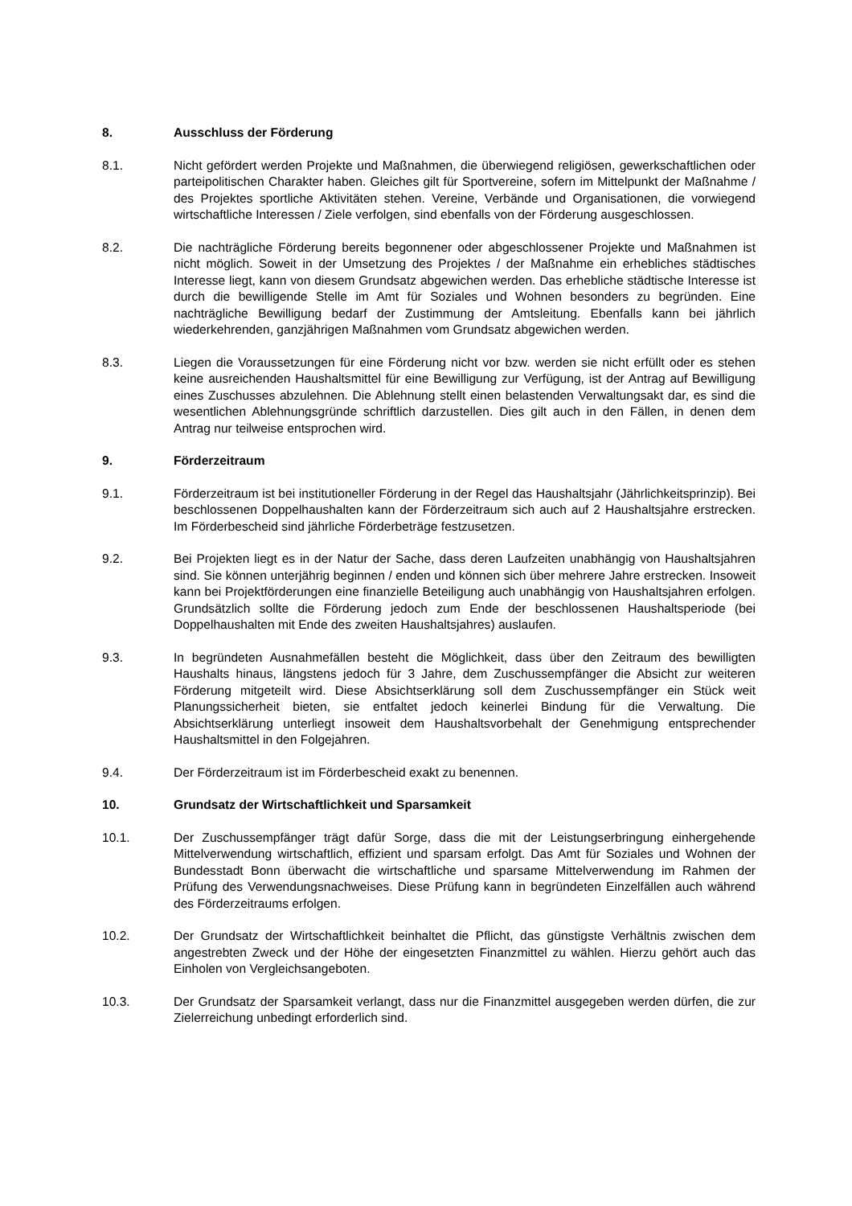8. Ausschluss der Förderung
8.1. Nicht gefördert werden Projekte und Maßnahmen, die überwiegend religiösen, gewerkschaftlichen oder parteipolitischen Charakter haben. Gleiches gilt für Sportvereine, sofern im Mittelpunkt der Maßnahme / des Projektes sportliche Aktivitäten stehen. Vereine, Verbände und Organisationen, die vorwiegend wirtschaftliche Interessen / Ziele verfolgen, sind ebenfalls von der Förderung ausgeschlossen.
8.2. Die nachträgliche Förderung bereits begonnener oder abgeschlossener Projekte und Maßnahmen ist nicht möglich. Soweit in der Umsetzung des Projektes / der Maßnahme ein erhebliches städtisches Interesse liegt, kann von diesem Grundsatz abgewichen werden. Das erhebliche städtische Interesse ist durch die bewilligende Stelle im Amt für Soziales und Wohnen besonders zu begründen. Eine nachträgliche Bewilligung bedarf der Zustimmung der Amtsleitung. Ebenfalls kann bei jährlich wiederkehrenden, ganzjährigen Maßnahmen vom Grundsatz abgewichen werden.
8.3. Liegen die Voraussetzungen für eine Förderung nicht vor bzw. werden sie nicht erfüllt oder es stehen keine ausreichenden Haushaltsmittel für eine Bewilligung zur Verfügung, ist der Antrag auf Bewilligung eines Zuschusses abzulehnen. Die Ablehnung stellt einen belastenden Verwaltungsakt dar, es sind die wesentlichen Ablehnungsgründe schriftlich darzustellen. Dies gilt auch in den Fällen, in denen dem Antrag nur teilweise entsprochen wird.
9. Förderzeitraum
9.1. Förderzeitraum ist bei institutioneller Förderung in der Regel das Haushaltsjahr (Jährlichkeitsprinzip). Bei beschlossenen Doppelhaushalten kann der Förderzeitraum sich auch auf 2 Haushaltsjahre erstrecken. Im Förderbescheid sind jährliche Förderbeträge festzusetzen.
9.2. Bei Projekten liegt es in der Natur der Sache, dass deren Laufzeiten unabhängig von Haushaltsjahren sind. Sie können unterjährig beginnen / enden und können sich über mehrere Jahre erstrecken. Insoweit kann bei Projektförderungen eine finanzielle Beteiligung auch unabhängig von Haushaltsjahren erfolgen. Grundsätzlich sollte die Förderung jedoch zum Ende der beschlossenen Haushaltsperiode (bei Doppelhaushalten mit Ende des zweiten Haushaltsjahres) auslaufen.
9.3. In begründeten Ausnahmefällen besteht die Möglichkeit, dass über den Zeitraum des bewilligten Haushalts hinaus, längstens jedoch für 3 Jahre, dem Zuschussempfänger die Absicht zur weiteren Förderung mitgeteilt wird. Diese Absichtserklärung soll dem Zuschussempfänger ein Stück weit Planungssicherheit bieten, sie entfaltet jedoch keinerlei Bindung für die Verwaltung. Die Absichtserklärung unterliegt insoweit dem Haushaltsvorbehalt der Genehmigung entsprechender Haushaltsmittel in den Folgejahren.
9.4. Der Förderzeitraum ist im Förderbescheid exakt zu benennen.
10. Grundsatz der Wirtschaftlichkeit und Sparsamkeit
10.1. Der Zuschussempfänger trägt dafür Sorge, dass die mit der Leistungserbringung einhergehende Mittelverwendung wirtschaftlich, effizient und sparsam erfolgt. Das Amt für Soziales und Wohnen der Bundesstadt Bonn überwacht die wirtschaftliche und sparsame Mittelverwendung im Rahmen der Prüfung des Verwendungsnachweises. Diese Prüfung kann in begründeten Einzelfällen auch während des Förderzeitraums erfolgen.
10.2. Der Grundsatz der Wirtschaftlichkeit beinhaltet die Pflicht, das günstigste Verhältnis zwischen dem angestrebten Zweck und der Höhe der eingesetzten Finanzmittel zu wählen. Hierzu gehört auch das Einholen von Vergleichsangeboten.
10.3. Der Grundsatz der Sparsamkeit verlangt, dass nur die Finanzmittel ausgegeben werden dürfen, die zur Zielerreichung unbedingt erforderlich sind.